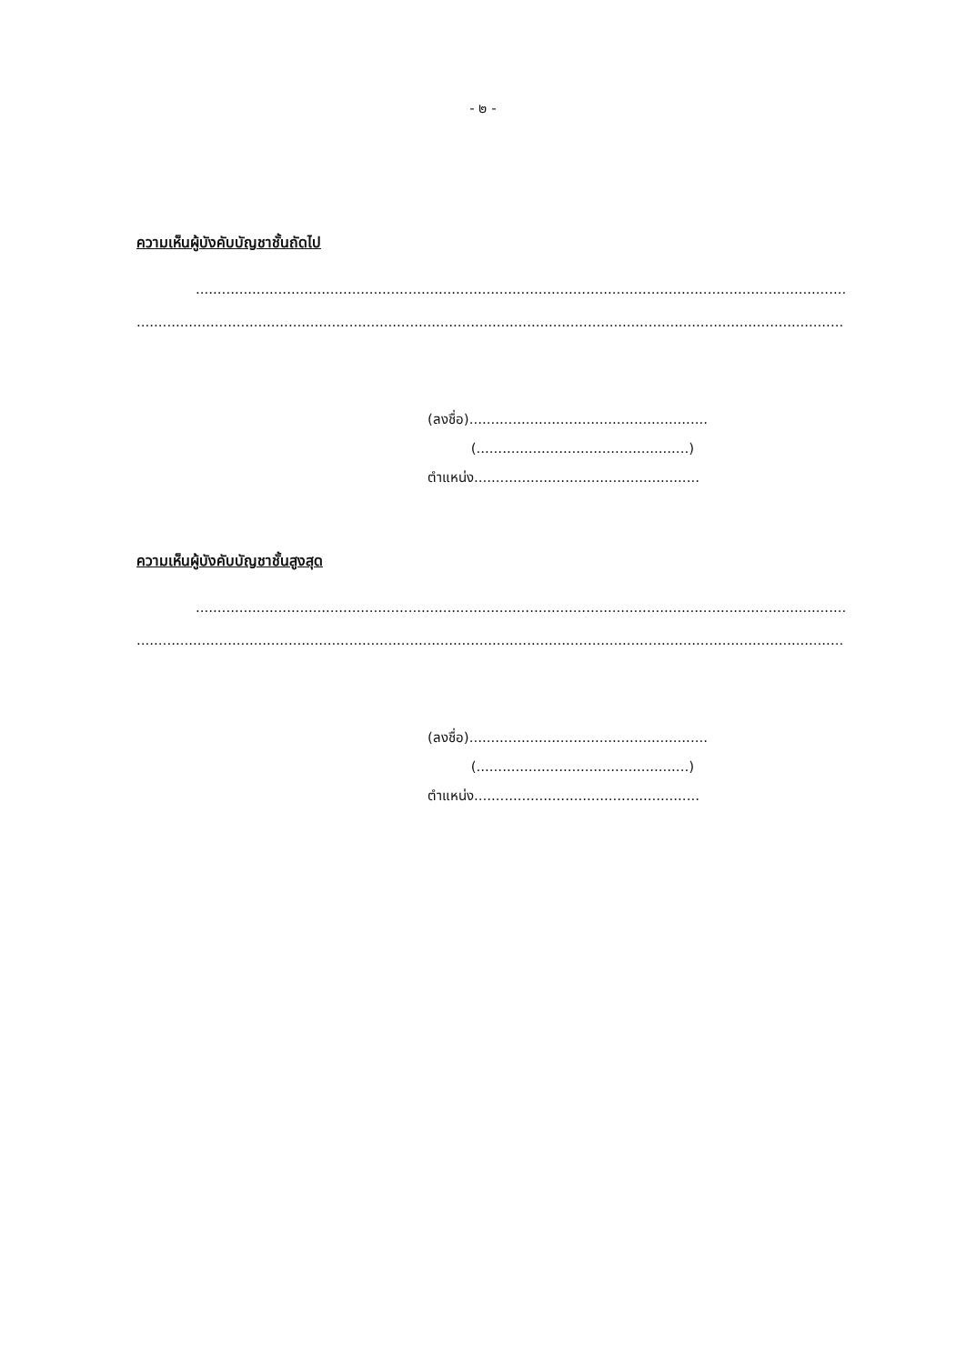- ๒ -
ความเห็นผู้บังคับบัญชาชั้นถัดไป
......................................................................................................................................................
...................................................................................................................................................................
(ลงชื่อ).......................................................
(.................................................)
ตำแหน่ง....................................................
ความเห็นผู้บังคับบัญชาชั้นสูงสุด
......................................................................................................................................................
...................................................................................................................................................................
(ลงชื่อ).......................................................
(.................................................)
ตำแหน่ง....................................................